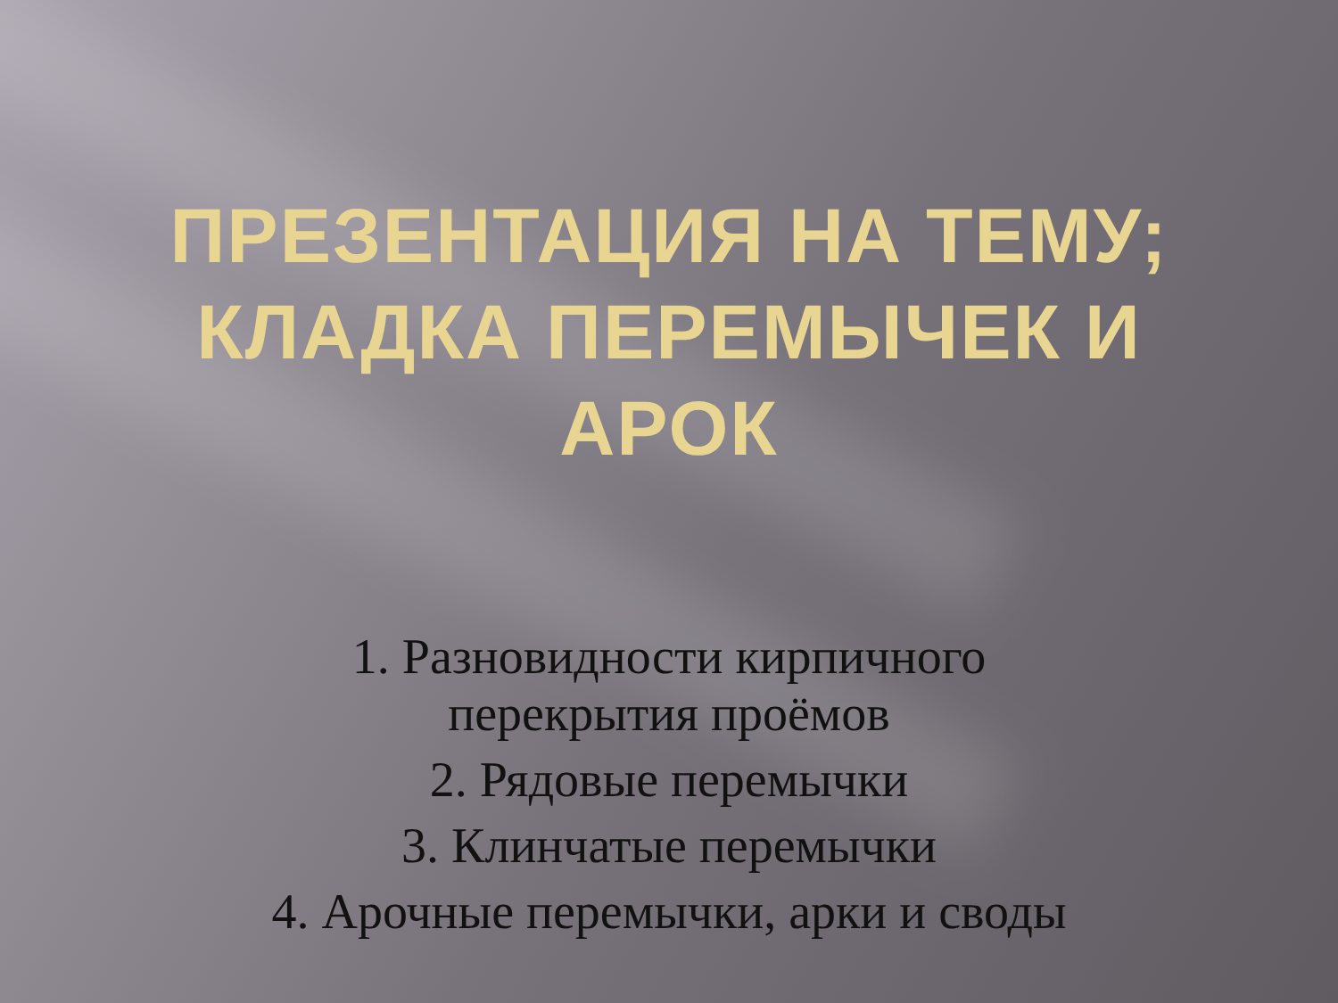ПРЕЗЕНТАЦИЯ НА ТЕМУ;
КЛАДКА ПЕРЕМЫЧЕК И
АРОК
1. Разновидности кирпичного перекрытия проёмов
2. Рядовые перемычки
3. Клинчатые перемычки
4. Арочные перемычки, арки и своды